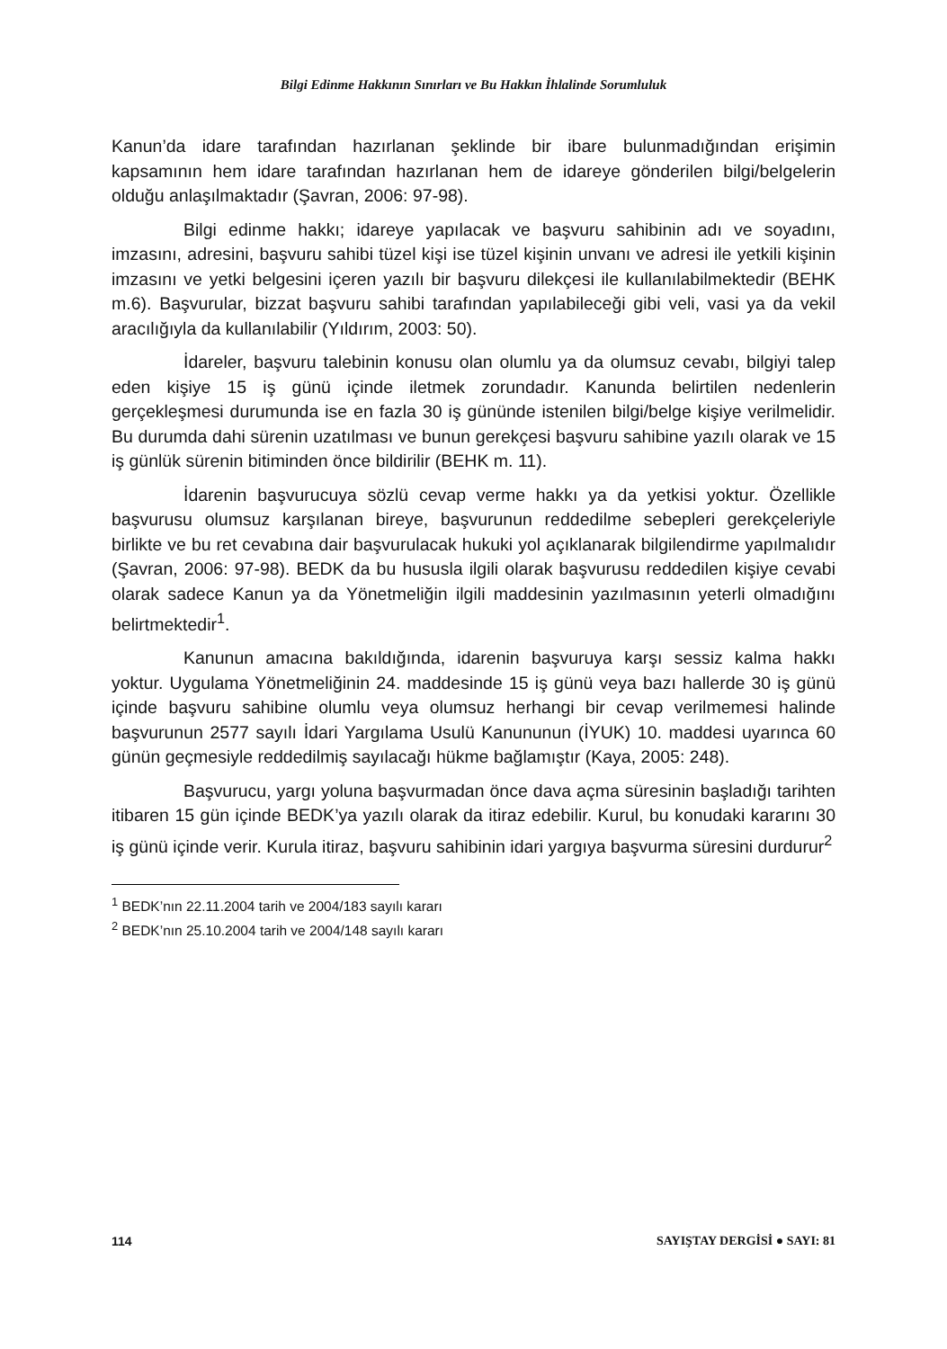Bilgi Edinme Hakkının Sınırları ve Bu Hakkın İhlalinde Sorumluluk
Kanun’da idare tarafından hazırlanan şeklinde bir ibare bulunmadığından erişimin kapsamının hem idare tarafından hazırlanan hem de idareye gönderilen bilgi/belgelerin olduğu anlaşılmaktadır (Şavran, 2006: 97-98).
Bilgi edinme hakkı; idareye yapılacak ve başvuru sahibinin adı ve soyadını, imzasını, adresini, başvuru sahibi tüzel kişi ise tüzel kişinin unvanı ve adresi ile yetkili kişinin imzasını ve yetki belgesini içeren yazılı bir başvuru dilekçesi ile kullanılabilmektedir (BEHK m.6). Başvurular, bizzat başvuru sahibi tarafından yapılabileceği gibi veli, vasi ya da vekil aracılığıyla da kullanılabilir (Yıldırım, 2003: 50).
İdareler, başvuru talebinin konusu olan olumlu ya da olumsuz cevabı, bilgiyi talep eden kişiye 15 iş günü içinde iletmek zorundadır. Kanunda belirtilen nedenlerin gerçekleşmesi durumunda ise en fazla 30 iş gününde istenilen bilgi/belge kişiye verilmelidir. Bu durumda dahi sürenin uzatılması ve bunun gerekçesi başvuru sahibine yazılı olarak ve 15 iş günlük sürenin bitiminden önce bildirilir (BEHK m. 11).
İdarenin başvurucuya sözlü cevap verme hakkı ya da yetkisi yoktur. Özellikle başvurusu olumsuz karşılanan bireye, başvurunun reddedilme sebepleri gerekçeleriyle birlikte ve bu ret cevabına dair başvurulacak hukuki yol açıklanarak bilgilendirme yapılmalıdır (Şavran, 2006: 97-98). BEDK da bu hususla ilgili olarak başvurusu reddedilen kişiye cevabi olarak sadece Kanun ya da Yönetmeliğin ilgili maddesinin yazılmasının yeterli olmadığını belirtmektedir<sup>1</sup>.
Kanunun amacına bakıldığında, idarenin başvuruya karşı sessiz kalma hakkı yoktur. Uygulama Yönetmeliğinin 24. maddesinde 15 iş günü veya bazı hallerde 30 iş günü içinde başvuru sahibine olumlu veya olumsuz herhangi bir cevap verilmemesi halinde başvurunun 2577 sayılı İdari Yargılama Usulü Kanununun (İYUK) 10. maddesi uyarınca 60 günün geçmesiyle reddedilmiş sayılacağı hükme bağlamıştır (Kaya, 2005: 248).
Başvurucu, yargı yoluna başvurmadan önce dava açma süresinin başladığı tarihten itibaren 15 gün içinde BEDK’ya yazılı olarak da itiraz edebilir. Kurul, bu konudaki kararını 30 iş günü içinde verir. Kurula itiraz, başvuru sahibinin idari yargıya başvurma süresini durdurur<sup>2</sup>
<sup>1</sup> BEDK’nın 22.11.2004 tarih ve 2004/183 sayılı kararı
<sup>2</sup> BEDK’nın 25.10.2004 tarih ve 2004/148 sayılı kararı
114 SAYIŞTAY DERGİSİ ● SAYI: 81